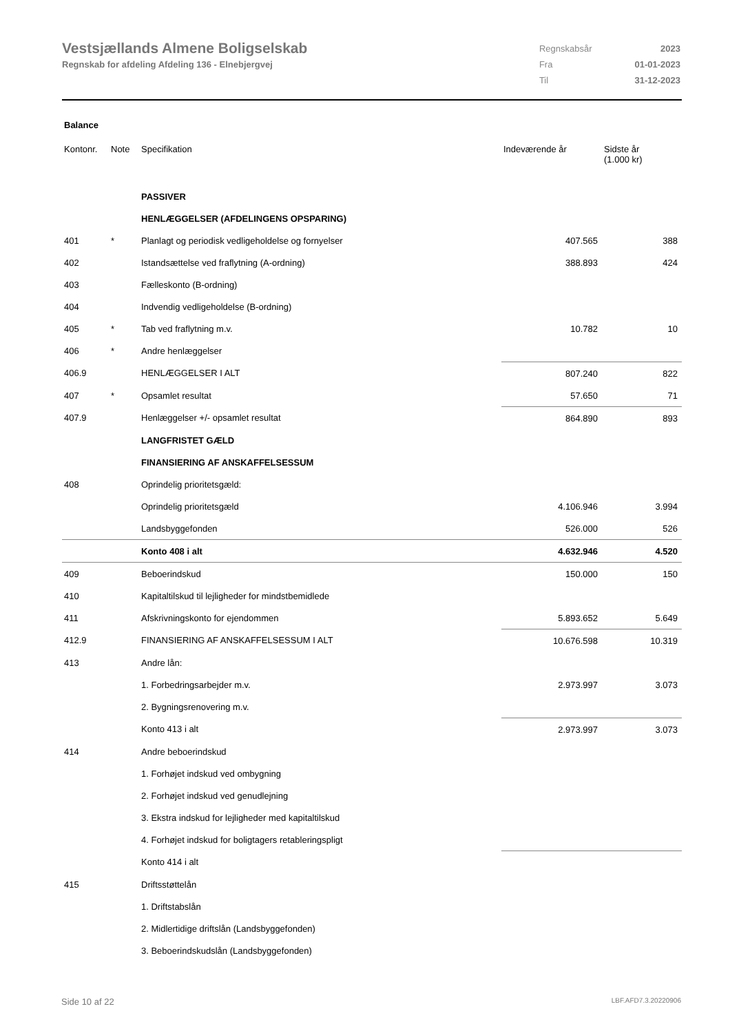Vestsjællands Almene Boligselskab
Regnskab for afdeling Afdeling 136 - Elnebjergvej
| Regnskabsår | 2023 |
| Fra | 01-01-2023 |
| Til | 31-12-2023 |
Balance
| Kontonr. | Note | Specifikation | Indeværende år | Sidste år (1.000 kr) |
| --- | --- | --- | --- | --- |
| | | PASSIVER | | |
| | | HENLÆGGELSER (AFDELINGENS OPSPARING) | | |
| 401 | * | Planlagt og periodisk vedligeholdelse og fornyelser | 407.565 | 388 |
| 402 | | Istandsættelse ved fraflytning (A-ordning) | 388.893 | 424 |
| 403 | | Fælleskonto (B-ordning) | | |
| 404 | | Indvendig vedligeholdelse (B-ordning) | | |
| 405 | * | Tab ved fraflytning m.v. | 10.782 | 10 |
| 406 | * | Andre henlæggelser | | |
| 406.9 | | HENLÆGGELSER I ALT | 807.240 | 822 |
| 407 | * | Opsamlet resultat | 57.650 | 71 |
| 407.9 | | Henlæggelser +/- opsamlet resultat | 864.890 | 893 |
| | | LANGFRISTET GÆLD | | |
| | | FINANSIERING AF ANSKAFFELSESSUM | | |
| 408 | | Oprindelig prioritetsgæld: | | |
| | | Oprindelig prioritetsgæld | 4.106.946 | 3.994 |
| | | Landsbyggefonden | 526.000 | 526 |
| | | Konto 408 i alt | 4.632.946 | 4.520 |
| 409 | | Beboerindskud | 150.000 | 150 |
| 410 | | Kapitaltilskud til lejligheder for mindstbemidlede | | |
| 411 | | Afskrivningskonto for ejendommen | 5.893.652 | 5.649 |
| 412.9 | | FINANSIERING AF ANSKAFFELSESSUM I ALT | 10.676.598 | 10.319 |
| 413 | | Andre lån: | | |
| | | 1. Forbedringsarbejder m.v. | 2.973.997 | 3.073 |
| | | 2. Bygningsrenovering m.v. | | |
| | | Konto 413 i alt | 2.973.997 | 3.073 |
| 414 | | Andre beboerindskud | | |
| | | 1. Forhøjet indskud ved ombygning | | |
| | | 2. Forhøjet indskud ved genudlejning | | |
| | | 3. Ekstra indskud for lejligheder med kapitaltilskud | | |
| | | 4. Forhøjet indskud for boligtagers retableringspligt | | |
| | | Konto 414 i alt | | |
| 415 | | Driftsstøttelån | | |
| | | 1. Driftstabslån | | |
| | | 2. Midlertidige driftslån (Landsbyggefonden) | | |
| | | 3. Beboerindskudslån (Landsbyggefonden) | | |
Side 10 af 22 LBF.AFD7.3.20220906